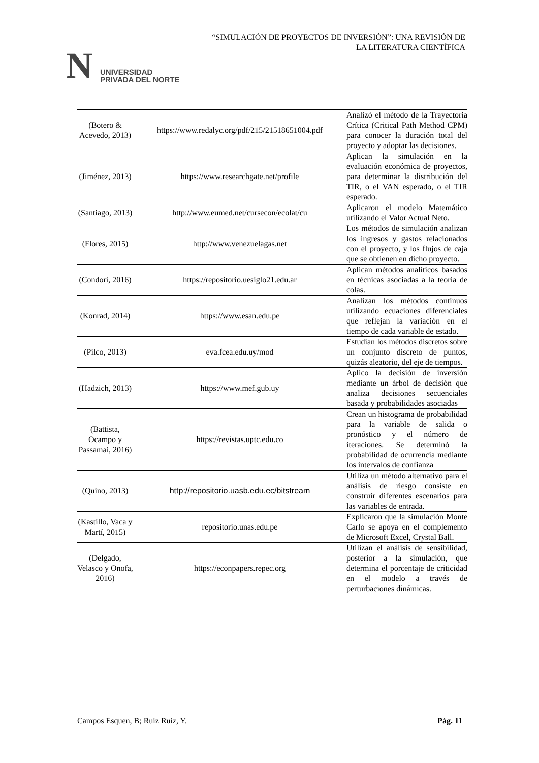N UNIVERSIDAD
PRIVADA DEL NORTE
“SIMULACIÓN DE PROYECTOS DE INVERSIÓN”: UNA REVISIÓN DE
LA LITERATURA CIENTÍFICA
| (Botero & Acevedo, 2013) | https://www.redalyc.org/pdf/215/21518651004.pdf | Analizó el método de la Trayectoria Crítica (Critical Path Method CPM) para conocer la duración total del proyecto y adoptar las decisiones. |
| (Jiménez, 2013) | https://www.researchgate.net/profile | Aplican la simulación en la evaluación económica de proyectos, para determinar la distribución del TIR, o el VAN esperado, o el TIR esperado. |
| (Santiago, 2013) | http://www.eumed.net/cursecon/ecolat/cu | Aplicaron el modelo Matemático utilizando el Valor Actual Neto. |
| (Flores, 2015) | http://www.venezuelagas.net | Los métodos de simulación analizan los ingresos y gastos relacionados con el proyecto, y los flujos de caja que se obtienen en dicho proyecto. |
| (Condori, 2016) | https://repositorio.uesiglo21.edu.ar | Aplican métodos analíticos basados en técnicas asociadas a la teoría de colas. |
| (Konrad, 2014) | https://www.esan.edu.pe | Analizan los métodos continuos utilizando ecuaciones diferenciales que reflejan la variación en el tiempo de cada variable de estado. |
| (Pilco, 2013) | eva.fcea.edu.uy/mod | Estudian los métodos discretos sobre un conjunto discreto de puntos, quizás aleatorio, del eje de tiempos. |
| (Hadzich, 2013) | https://www.mef.gub.uy | Aplico la decisión de inversión mediante un árbol de decisión que analiza decisiones secuenciales basada y probabilidades asociadas |
| (Battista, Ocampo y Passamai, 2016) | https://revistas.uptc.edu.co | Crean un histograma de probabilidad para la variable de salida o pronóstico y el número de iteraciones. Se determinó la probabilidad de ocurrencia mediante los intervalos de confianza |
| (Quino, 2013) | http://repositorio.uasb.edu.ec/bitstream | Utiliza un método alternativo para el análisis de riesgo consiste en construir diferentes escenarios para las variables de entrada. |
| (Kastillo, Vaca y Martí, 2015) | repositorio.unas.edu.pe | Explicaron que la simulación Monte Carlo se apoya en el complemento de Microsoft Excel, Crystal Ball. |
| (Delgado, Velasco y Onofa, 2016) | https://econpapers.repec.org | Utilizan el análisis de sensibilidad, posterior a la simulación, que determina el porcentaje de criticidad en el modelo a través de perturbaciones dinámicas. |
Campos Esquen, B; Ruíz Ruíz, Y. Pág. 11